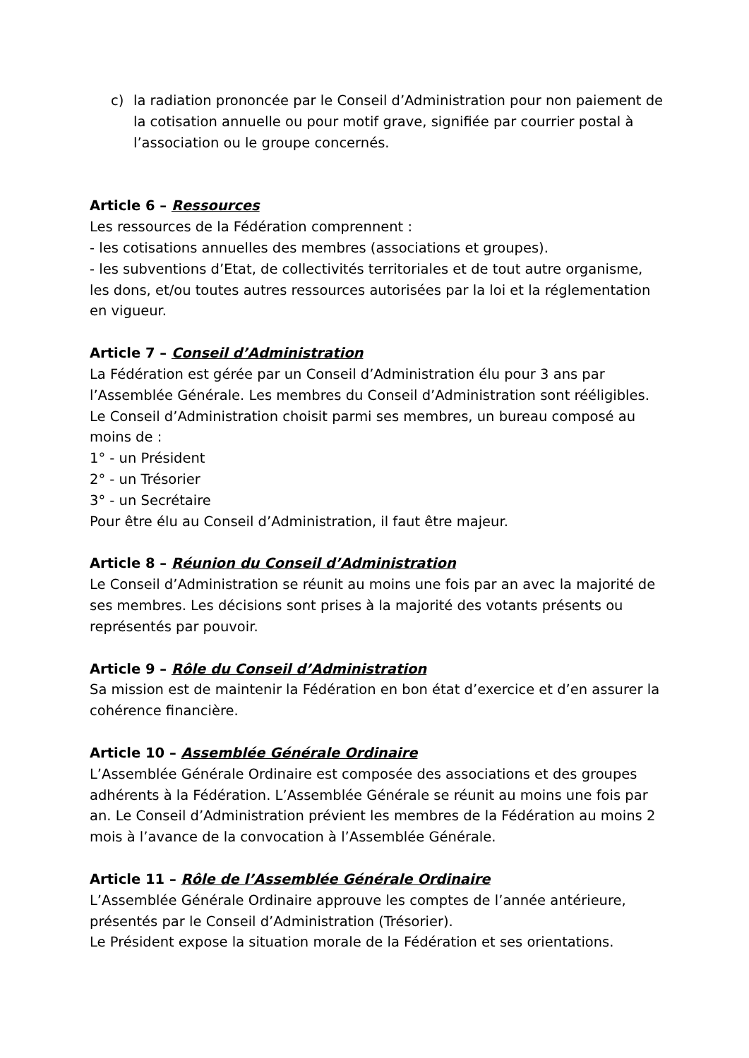c) la radiation prononcée par le Conseil d’Administration pour non paiement de la cotisation annuelle ou pour motif grave, signifiée par courrier postal à l’association ou le groupe concernés.
Article 6 – Ressources
Les ressources de la Fédération comprennent :
- les cotisations annuelles des membres (associations et groupes).
- les subventions d’Etat, de collectivités territoriales et de tout autre organisme, les dons, et/ou toutes autres ressources autorisées par la loi et la réglementation en vigueur.
Article 7 – Conseil d’Administration
La Fédération est gérée par un Conseil d’Administration élu pour 3 ans par l’Assemblée Générale. Les membres du Conseil d’Administration sont rééligibles.
Le Conseil d’Administration choisit parmi ses membres, un bureau composé au moins de :
1° - un Président
2° - un Trésorier
3° - un Secrétaire
Pour être élu au Conseil d’Administration, il faut être majeur.
Article 8 – Réunion du Conseil d’Administration
Le Conseil d’Administration se réunit au moins une fois par an avec la majorité de ses membres. Les décisions sont prises à la majorité des votants présents ou représentés par pouvoir.
Article 9 – Rôle du Conseil d’Administration
Sa mission est de maintenir la Fédération en bon état d’exercice et d’en assurer la cohérence financière.
Article 10 – Assemblée Générale Ordinaire
L’Assemblée Générale Ordinaire est composée des associations et des groupes adhérents à la Fédération. L’Assemblée Générale se réunit au moins une fois par an. Le Conseil d’Administration prévient les membres de la Fédération au moins 2 mois à l’avance de la convocation à l’Assemblée Générale.
Article 11 – Rôle de l’Assemblée Générale Ordinaire
L’Assemblée Générale Ordinaire approuve les comptes de l’année antérieure, présentés par le Conseil d’Administration (Trésorier).
Le Président expose la situation morale de la Fédération et ses orientations.